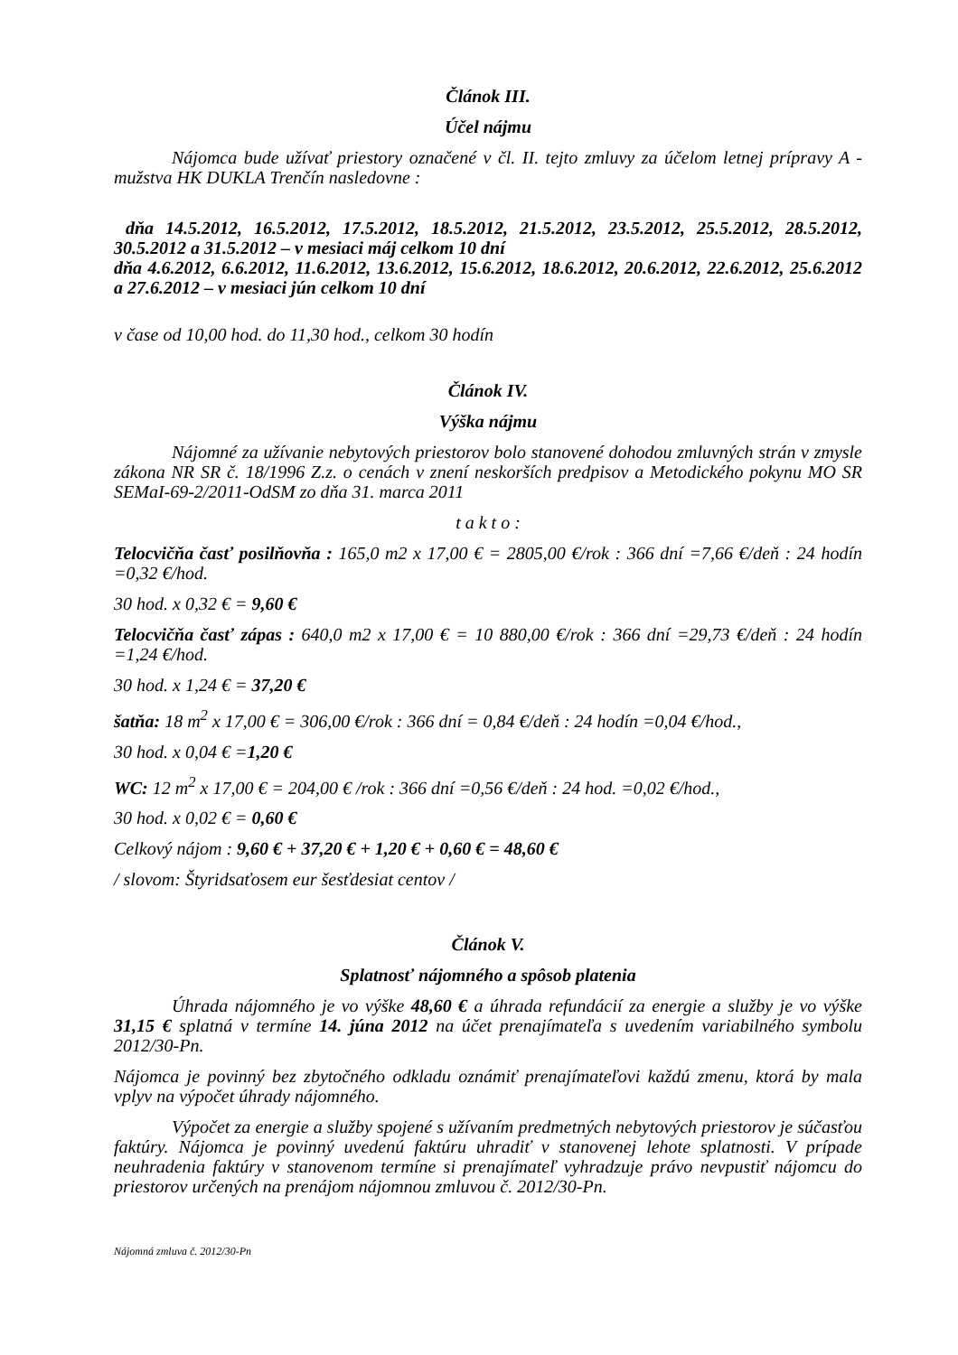Článok III.
Účel nájmu
Nájomca bude užívať priestory označené v čl. II. tejto zmluvy za účelom letnej prípravy A - mužstva HK DUKLA Trenčín nasledovne :
dňa 14.5.2012, 16.5.2012, 17.5.2012, 18.5.2012, 21.5.2012, 23.5.2012, 25.5.2012, 28.5.2012, 30.5.2012 a 31.5.2012 – v mesiaci máj celkom 10 dní
dňa 4.6.2012, 6.6.2012, 11.6.2012, 13.6.2012, 15.6.2012, 18.6.2012, 20.6.2012, 22.6.2012, 25.6.2012 a 27.6.2012 – v mesiaci jún celkom 10 dní
v čase od 10,00 hod. do 11,30 hod., celkom 30 hodín
Článok IV.
Výška nájmu
Nájomné za užívanie nebytových priestorov bolo stanovené dohodou zmluvných strán v zmysle zákona NR SR č. 18/1996 Z.z. o cenách v znení neskorších predpisov a Metodického pokynu MO SR SEMaI-69-2/2011-OdSM zo dňa 31. marca 2011
t a k t o :
Telocvičňa časť posilňovňa : 165,0 m2 x 17,00 € = 2805,00 €/rok : 366 dní =7,66 €/deň : 24 hodín =0,32 €/hod.
30 hod. x 0,32 € = 9,60 €
Telocvičňa časť zápas : 640,0 m2 x 17,00 € = 10 880,00 €/rok : 366 dní =29,73 €/deň : 24 hodín =1,24 €/hod.
30 hod. x 1,24 € = 37,20 €
šatňa: 18 m<sup>2</sup> x 17,00 € = 306,00 €/rok : 366 dní = 0,84 €/deň : 24 hodín =0,04 €/hod.,
30 hod. x 0,04 € =1,20 €
WC: 12 m<sup>2</sup> x 17,00 € = 204,00 € /rok : 366 dní =0,56 €/deň : 24 hod. =0,02 €/hod.,
30 hod. x 0,02 € = 0,60 €
Celkový nájom : 9,60 € + 37,20 € + 1,20 € + 0,60 € = 48,60 €
/ slovom: Štyridsaťosem eur šesťdesiat centov /
Článok V.
Splatnosť nájomného a spôsob platenia
Úhrada nájomného je vo výške 48,60 € a úhrada refundácií za energie a služby je vo výške 31,15 € splatná v termíne 14. júna 2012 na účet prenajímateľa s uvedením variabilného symbolu 2012/30-Pn.
Nájomca je povinný bez zbytočného odkladu oznámiť prenajímateľovi každú zmenu, ktorá by mala vplyv na výpočet úhrady nájomného.
Výpočet za energie a služby spojené s užívaním predmetných nebytových priestorov je súčasťou faktúry. Nájomca je povinný uvedenú faktúru uhradiť v stanovenej lehote splatnosti. V prípade neuhradenia faktúry v stanovenom termíne si prenajímateľ vyhradzuje právo nevpustiť nájomcu do priestorov určených na prenájom nájomnou zmluvou č. 2012/30-Pn.
Nájomná zmluva č. 2012/30-Pn